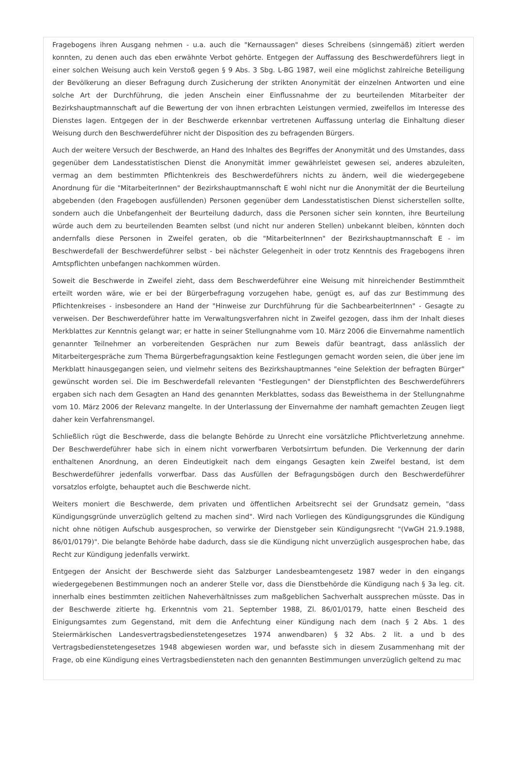Fragebogens ihren Ausgang nehmen - u.a. auch die "Kernaussagen" dieses Schreibens (sinngemäß) zitiert werden konnten, zu denen auch das eben erwähnte Verbot gehörte. Entgegen der Auffassung des Beschwerdeführers liegt in einer solchen Weisung auch kein Verstoß gegen § 9 Abs. 3 Sbg. L-BG 1987, weil eine möglichst zahlreiche Beteiligung der Bevölkerung an dieser Befragung durch Zusicherung der strikten Anonymität der einzelnen Antworten und eine solche Art der Durchführung, die jeden Anschein einer Einflussnahme der zu beurteilenden Mitarbeiter der Bezirkshauptmannschaft auf die Bewertung der von ihnen erbrachten Leistungen vermied, zweifellos im Interesse des Dienstes lagen. Entgegen der in der Beschwerde erkennbar vertretenen Auffassung unterlag die Einhaltung dieser Weisung durch den Beschwerdeführer nicht der Disposition des zu befragenden Bürgers.
Auch der weitere Versuch der Beschwerde, an Hand des Inhaltes des Begriffes der Anonymität und des Umstandes, dass gegenüber dem Landesstatistischen Dienst die Anonymität immer gewährleistet gewesen sei, anderes abzuleiten, vermag an dem bestimmten Pflichtenkreis des Beschwerdeführers nichts zu ändern, weil die wiedergegebene Anordnung für die "MitarbeiterInnen" der Bezirkshauptmannschaft E wohl nicht nur die Anonymität der die Beurteilung abgebenden (den Fragebogen ausfüllenden) Personen gegenüber dem Landesstatistischen Dienst sicherstellen sollte, sondern auch die Unbefangenheit der Beurteilung dadurch, dass die Personen sicher sein konnten, ihre Beurteilung würde auch dem zu beurteilenden Beamten selbst (und nicht nur anderen Stellen) unbekannt bleiben, könnten doch andernfalls diese Personen in Zweifel geraten, ob die "MitarbeiterInnen" der Bezirkshauptmannschaft E - im Beschwerdefall der Beschwerdeführer selbst - bei nächster Gelegenheit in oder trotz Kenntnis des Fragebogens ihren Amtspflichten unbefangen nachkommen würden.
Soweit die Beschwerde in Zweifel zieht, dass dem Beschwerdeführer eine Weisung mit hinreichender Bestimmtheit erteilt worden wäre, wie er bei der Bürgerbefragung vorzugehen habe, genügt es, auf das zur Bestimmung des Pflichtenkreises - insbesondere an Hand der "Hinweise zur Durchführung für die SachbearbeiterInnen" - Gesagte zu verweisen. Der Beschwerdeführer hatte im Verwaltungsverfahren nicht in Zweifel gezogen, dass ihm der Inhalt dieses Merkblattes zur Kenntnis gelangt war; er hatte in seiner Stellungnahme vom 10. März 2006 die Einvernahme namentlich genannter Teilnehmer an vorbereitenden Gesprächen nur zum Beweis dafür beantragt, dass anlässlich der Mitarbeitergespräche zum Thema Bürgerbefragungsaktion keine Festlegungen gemacht worden seien, die über jene im Merkblatt hinausgegangen seien, und vielmehr seitens des Bezirkshauptmannes "eine Selektion der befragten Bürger" gewünscht worden sei. Die im Beschwerdefall relevanten "Festlegungen" der Dienstpflichten des Beschwerdeführers ergaben sich nach dem Gesagten an Hand des genannten Merkblattes, sodass das Beweisthema in der Stellungnahme vom 10. März 2006 der Relevanz mangelte. In der Unterlassung der Einvernahme der namhaft gemachten Zeugen liegt daher kein Verfahrensmangel.
Schließlich rügt die Beschwerde, dass die belangte Behörde zu Unrecht eine vorsätzliche Pflichtverletzung annehme. Der Beschwerdeführer habe sich in einem nicht vorwerfbaren Verbotsirrtum befunden. Die Verkennung der darin enthaltenen Anordnung, an deren Eindeutigkeit nach dem eingangs Gesagten kein Zweifel bestand, ist dem Beschwerdeführer jedenfalls vorwerfbar. Dass das Ausfüllen der Befragungsbögen durch den Beschwerdeführer vorsatzlos erfolgte, behauptet auch die Beschwerde nicht.
Weiters moniert die Beschwerde, dem privaten und öffentlichen Arbeitsrecht sei der Grundsatz gemein, "dass Kündigungsgründe unverzüglich geltend zu machen sind". Wird nach Vorliegen des Kündigungsgrundes die Kündigung nicht ohne nötigen Aufschub ausgesprochen, so verwirke der Dienstgeber sein Kündigungsrecht "(VwGH 21.9.1988, 86/01/0179)". Die belangte Behörde habe dadurch, dass sie die Kündigung nicht unverzüglich ausgesprochen habe, das Recht zur Kündigung jedenfalls verwirkt.
Entgegen der Ansicht der Beschwerde sieht das Salzburger Landesbeamtengesetz 1987 weder in den eingangs wiedergegebenen Bestimmungen noch an anderer Stelle vor, dass die Dienstbehörde die Kündigung nach § 3a leg. cit. innerhalb eines bestimmten zeitlichen Naheverhältnisses zum maßgeblichen Sachverhalt aussprechen müsste. Das in der Beschwerde zitierte hg. Erkenntnis vom 21. September 1988, Zl. 86/01/0179, hatte einen Bescheid des Einigungsamtes zum Gegenstand, mit dem die Anfechtung einer Kündigung nach dem (nach § 2 Abs. 1 des Steiermärkischen Landesvertragsbedienstetengesetzes 1974 anwendbaren) § 32 Abs. 2 lit. a und b des Vertragsbedienstetengesetzes 1948 abgewiesen worden war, und befasste sich in diesem Zusammenhang mit der Frage, ob eine Kündigung eines Vertragsbediensteten nach den genannten Bestimmungen unverzüglich geltend zu mac